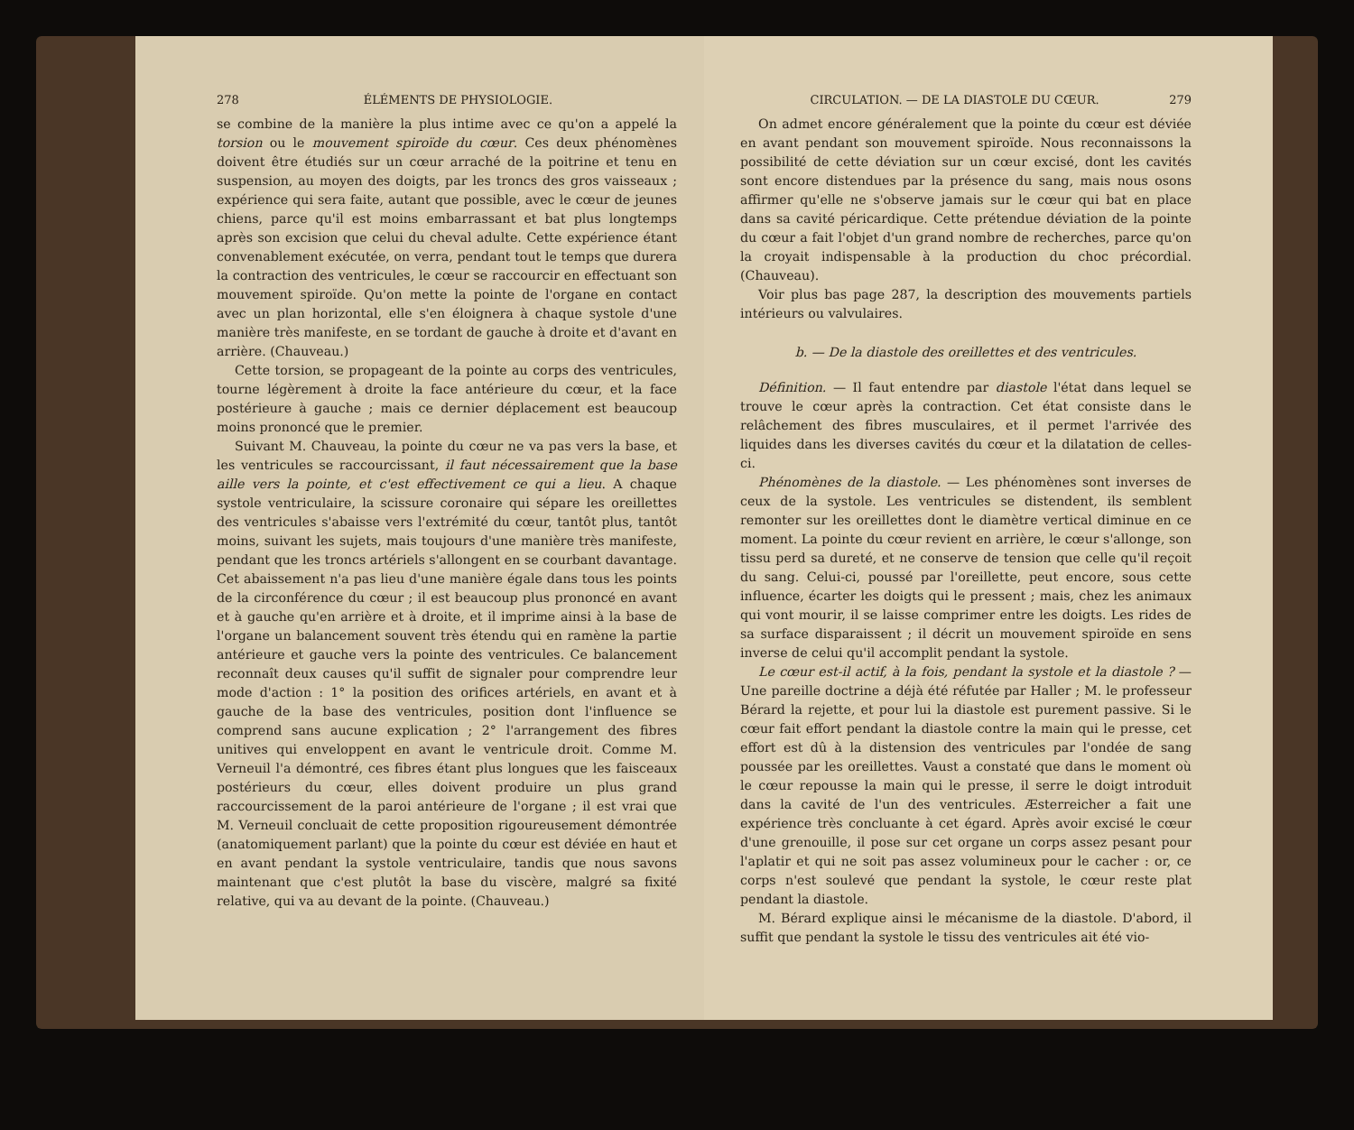278 ÉLÉMENTS DE PHYSIOLOGIE.
se combine de la manière la plus intime avec ce qu'on a appelé la torsion ou le mouvement spiroïde du cœur. Ces deux phénomènes doivent être étudiés sur un cœur arraché de la poitrine et tenu en suspension, au moyen des doigts, par les troncs des gros vaisseaux ; expérience qui sera faite, autant que possible, avec le cœur de jeunes chiens, parce qu'il est moins embarrassant et bat plus longtemps après son excision que celui du cheval adulte. Cette expérience étant convenablement exécutée, on verra, pendant tout le temps que durera la contraction des ventricules, le cœur se raccourcir en effectuant son mouvement spiroïde. Qu'on mette la pointe de l'organe en contact avec un plan horizontal, elle s'en éloignera à chaque systole d'une manière très manifeste, en se tordant de gauche à droite et d'avant en arrière. (Chauveau.)
Cette torsion, se propageant de la pointe au corps des ventricules, tourne légèrement à droite la face antérieure du cœur, et la face postérieure à gauche ; mais ce dernier déplacement est beaucoup moins prononcé que le premier.
Suivant M. Chauveau, la pointe du cœur ne va pas vers la base, et les ventricules se raccourcissant, il faut nécessairement que la base aille vers la pointe, et c'est effectivement ce qui a lieu. A chaque systole ventriculaire, la scissure coronaire qui sépare les oreillettes des ventricules s'abaisse vers l'extrémité du cœur, tantôt plus, tantôt moins, suivant les sujets, mais toujours d'une manière très manifeste, pendant que les troncs artériels s'allongent en se courbant davantage. Cet abaissement n'a pas lieu d'une manière égale dans tous les points de la circonférence du cœur ; il est beaucoup plus prononcé en avant et à gauche qu'en arrière et à droite, et il imprime ainsi à la base de l'organe un balancement souvent très étendu qui en ramène la partie antérieure et gauche vers la pointe des ventricules. Ce balancement reconnaît deux causes qu'il suffit de signaler pour comprendre leur mode d'action : 1° la position des orifices artériels, en avant et à gauche de la base des ventricules, position dont l'influence se comprend sans aucune explication ; 2° l'arrangement des fibres unitives qui enveloppent en avant le ventricule droit. Comme M. Verneuil l'a démontré, ces fibres étant plus longues que les faisceaux postérieurs du cœur, elles doivent produire un plus grand raccourcissement de la paroi antérieure de l'organe ; il est vrai que M. Verneuil concluait de cette proposition rigoureusement démontrée (anatomiquement parlant) que la pointe du cœur est déviée en haut et en avant pendant la systole ventriculaire, tandis que nous savons maintenant que c'est plutôt la base du viscère, malgré sa fixité relative, qui va au devant de la pointe. (Chauveau.)
CIRCULATION. — DE LA DIASTOLE DU CŒUR. 279
On admet encore généralement que la pointe du cœur est déviée en avant pendant son mouvement spiroïde. Nous reconnaissons la possibilité de cette déviation sur un cœur excisé, dont les cavités sont encore distendues par la présence du sang, mais nous osons affirmer qu'elle ne s'observe jamais sur le cœur qui bat en place dans sa cavité péricardique. Cette prétendue déviation de la pointe du cœur a fait l'objet d'un grand nombre de recherches, parce qu'on la croyait indispensable à la production du choc précordial. (Chauveau).
Voir plus bas page 287, la description des mouvements partiels intérieurs ou valvulaires.
b. — De la diastole des oreillettes et des ventricules.
Définition. — Il faut entendre par diastole l'état dans lequel se trouve le cœur après la contraction. Cet état consiste dans le relâchement des fibres musculaires, et il permet l'arrivée des liquides dans les diverses cavités du cœur et la dilatation de celles-ci.
Phénomènes de la diastole. — Les phénomènes sont inverses de ceux de la systole. Les ventricules se distendent, ils semblent remonter sur les oreillettes dont le diamètre vertical diminue en ce moment. La pointe du cœur revient en arrière, le cœur s'allonge, son tissu perd sa dureté, et ne conserve de tension que celle qu'il reçoit du sang. Celui-ci, poussé par l'oreillette, peut encore, sous cette influence, écarter les doigts qui le pressent ; mais, chez les animaux qui vont mourir, il se laisse comprimer entre les doigts. Les rides de sa surface disparaissent ; il décrit un mouvement spiroïde en sens inverse de celui qu'il accomplit pendant la systole.
Le cœur est-il actif, à la fois, pendant la systole et la diastole ? — Une pareille doctrine a déjà été réfutée par Haller ; M. le professeur Bérard la rejette, et pour lui la diastole est purement passive. Si le cœur fait effort pendant la diastole contre la main qui le presse, cet effort est dû à la distension des ventricules par l'ondée de sang poussée par les oreillettes. Vaust a constaté que dans le moment où le cœur repousse la main qui le presse, il serre le doigt introduit dans la cavité de l'un des ventricules. Æsterreicher a fait une expérience très concluante à cet égard. Après avoir excisé le cœur d'une grenouille, il pose sur cet organe un corps assez pesant pour l'aplatir et qui ne soit pas assez volumineux pour le cacher : or, ce corps n'est soulevé que pendant la systole, le cœur reste plat pendant la diastole.
M. Bérard explique ainsi le mécanisme de la diastole. D'abord, il suffit que pendant la systole le tissu des ventricules ait été vio-